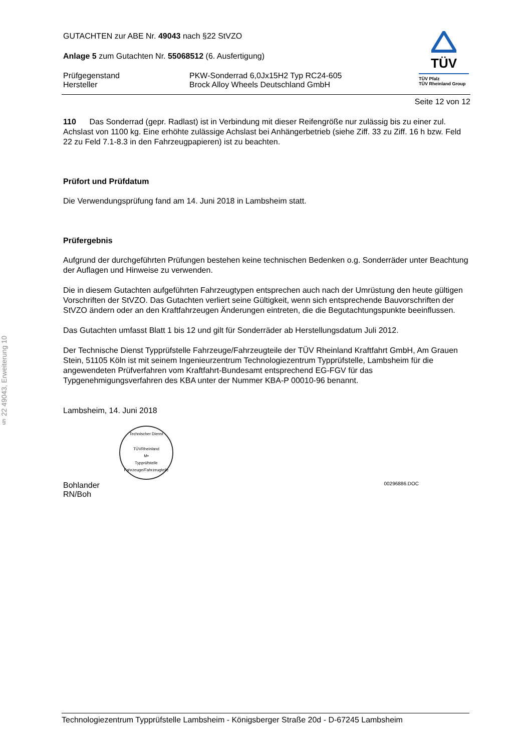§ 22 49043, Erweiterung 10
GUTACHTEN zur ABE Nr. 49043 nach §22 StVZO
Anlage 5 zum Gutachten Nr. 55068512 (6. Ausfertigung)
Prüfgegenstand
Hersteller
PKW-Sonderrad 6,0Jx15H2 Typ RC24-605
Brock Alloy Wheels Deutschland GmbH
TÜV
TÜV Pfalz
TÜV Rheinland Group
Seite 12 von 12
110 Das Sonderrad (gepr. Radlast) ist in Verbindung mit dieser Reifengröße nur zulässig bis zu einer zul. Achslast von 1100 kg. Eine erhöhte zulässige Achslast bei Anhängerbetrieb (siehe Ziff. 33 zu Ziff. 16 h bzw. Feld 22 zu Feld 7.1-8.3 in den Fahrzeugpapieren) ist zu beachten.
Prüfort und Prüfdatum
Die Verwendungsprüfung fand am 14. Juni 2018 in Lambsheim statt.
Prüfergebnis
Aufgrund der durchgeführten Prüfungen bestehen keine technischen Bedenken o.g. Sonderräder unter Beachtung der Auflagen und Hinweise zu verwenden.
Die in diesem Gutachten aufgeführten Fahrzeugtypen entsprechen auch nach der Umrüstung den heute gültigen Vorschriften der StVZO. Das Gutachten verliert seine Gültigkeit, wenn sich entsprechende Bauvorschriften der StVZO ändern oder an den Kraftfahrzeugen Änderungen eintreten, die die Begutachtungspunkte beeinflussen.
Das Gutachten umfasst Blatt 1 bis 12 und gilt für Sonderräder ab Herstellungsdatum Juli 2012.
Der Technische Dienst Typprüfstelle Fahrzeuge/Fahrzeugteile der TÜV Rheinland Kraftfahrt GmbH, Am Grauen Stein, 51105 Köln ist mit seinem Ingenieurzentrum Technologiezentrum Typprüfstelle, Lambsheim für die angewendeten Prüfverfahren vom Kraftfahrt-Bundesamt entsprechend EG-FGV für das Typgenehmigungsverfahren des KBA unter der Nummer KBA-P 00010-96 benannt.
Lambsheim, 14. Juni 2018
Technischer Dienst
TÜVRheinland
M•
Typprüfstelle Fahrzeuge/Fahrzeugteile
Bohlander
RN/Boh
00296886.DOC
Technologiezentrum Typprüfstelle Lambsheim - Königsberger Straße 20d - D-67245 Lambsheim